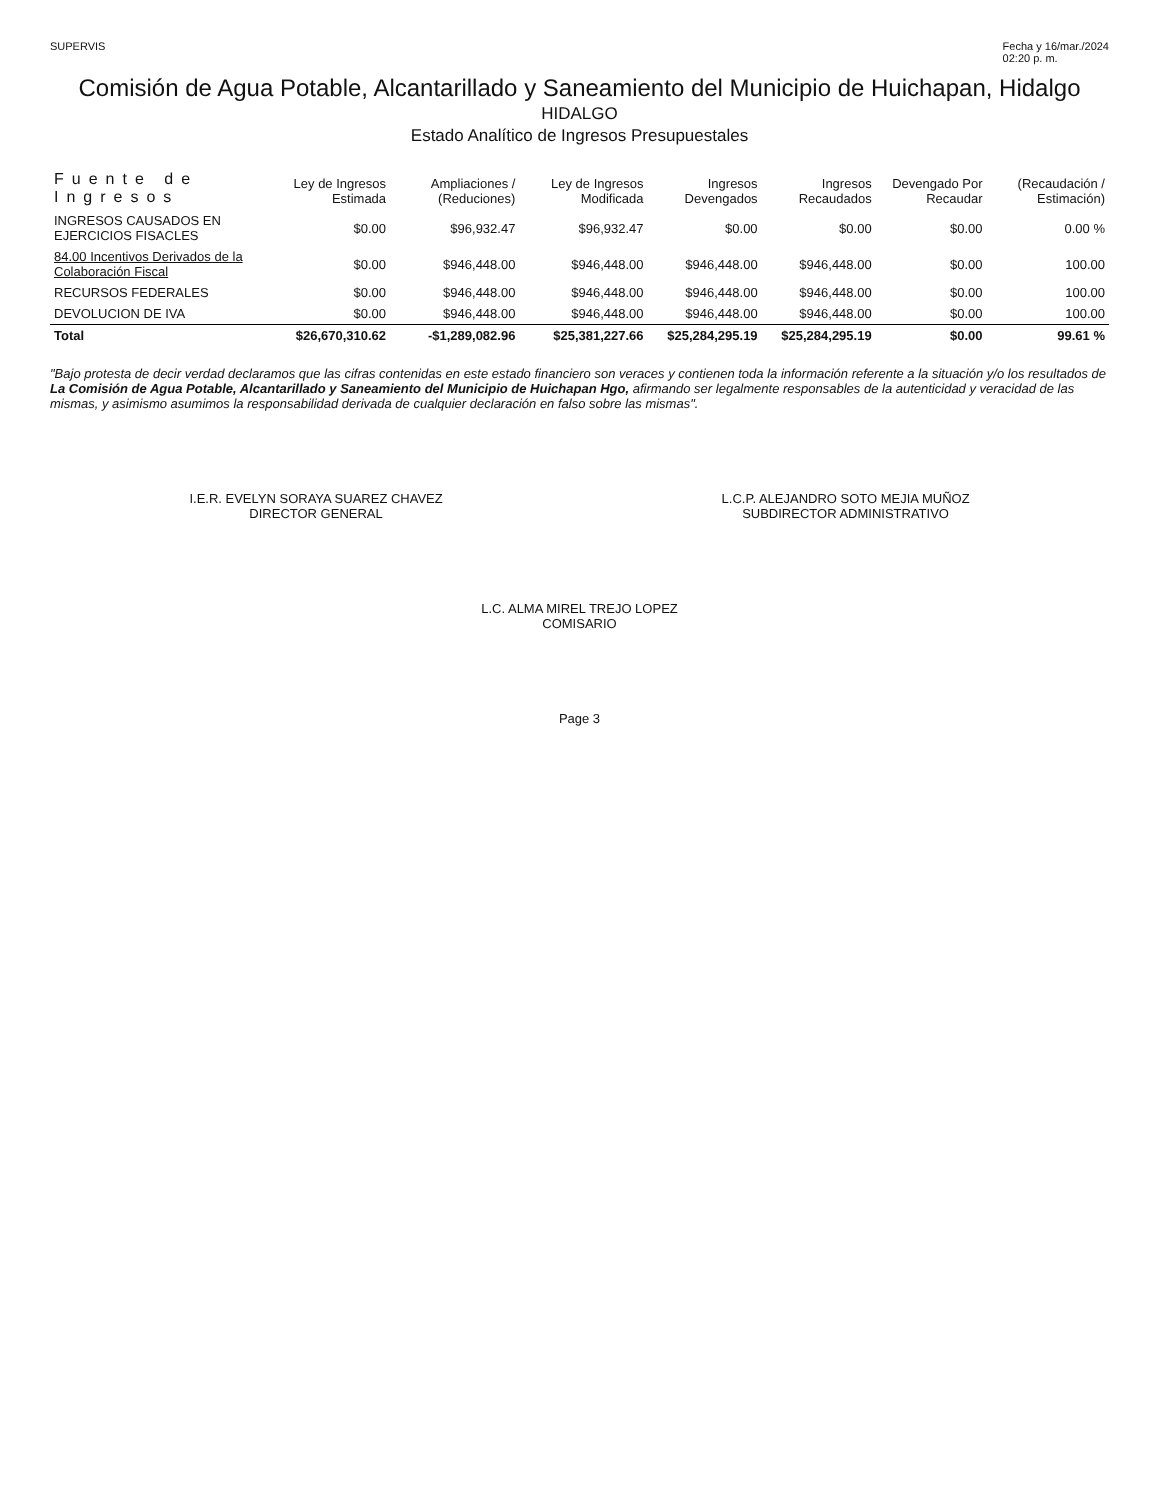SUPERVIS Fecha y 16/mar./2024
02:20 p. m.
Comisión de Agua Potable, Alcantarillado y Saneamiento del Municipio de Huichapan, Hidalgo
HIDALGO
Estado Analítico de Ingresos Presupuestales
| Fuente de Ingresos | Ley de Ingresos Estimada | Ampliaciones / (Reduciones) | Ley de Ingresos Modificada | Ingresos Devengados | Ingresos Recaudados | Devengado Por Recaudar | (Recaudación / Estimación) |
| --- | --- | --- | --- | --- | --- | --- | --- |
| INGRESOS CAUSADOS EN EJERCICIOS FISACLES | $0.00 | $96,932.47 | $96,932.47 | $0.00 | $0.00 | $0.00 | 0.00 % |
| 84.00 Incentivos Derivados de la Colaboración Fiscal | $0.00 | $946,448.00 | $946,448.00 | $946,448.00 | $946,448.00 | $0.00 | 100.00 |
| RECURSOS FEDERALES | $0.00 | $946,448.00 | $946,448.00 | $946,448.00 | $946,448.00 | $0.00 | 100.00 |
| DEVOLUCION DE IVA | $0.00 | $946,448.00 | $946,448.00 | $946,448.00 | $946,448.00 | $0.00 | 100.00 |
| Total | $26,670,310.62 | -$1,289,082.96 | $25,381,227.66 | $25,284,295.19 | $25,284,295.19 | $0.00 | 99.61 % |
"Bajo protesta de decir verdad declaramos que las cifras contenidas en este estado financiero son veraces y contienen toda la información referente a la situación y/o los resultados de La Comisión de Agua Potable, Alcantarillado y Saneamiento del Municipio de Huichapan Hgo, afirmando ser legalmente responsables de la autenticidad y veracidad de las mismas, y asimismo asumimos la responsabilidad derivada de cualquier declaración en falso sobre las mismas".
I.E.R. EVELYN SORAYA SUAREZ CHAVEZ
DIRECTOR GENERAL
L.C.P. ALEJANDRO SOTO MEJIA MUÑOZ
SUBDIRECTOR ADMINISTRATIVO
L.C. ALMA MIREL TREJO LOPEZ
COMISARIO
Page 3